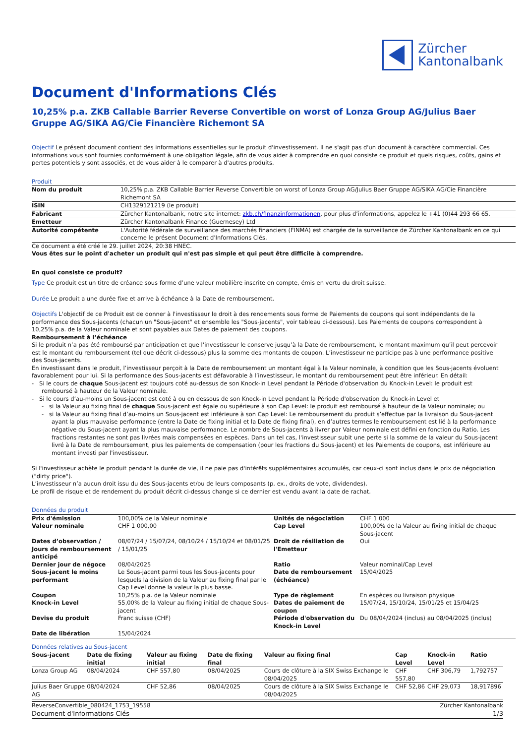Zürcher
Kantonalbank
Document d'Informations Clés
10,25% p.a. ZKB Callable Barrier Reverse Convertible on worst of Lonza Group AG/Julius Baer Gruppe AG/SIKA AG/Cie Financière Richemont SA
Objectif Le présent document contient des informations essentielles sur le produit d'investissement. Il ne s'agit pas d'un document à caractère commercial. Ces informations vous sont fournies conformément à une obligation légale, afin de vous aider à comprendre en quoi consiste ce produit et quels risques, coûts, gains et pertes potentiels y sont associés, et de vous aider à le comparer à d'autres produits.
Produit
| Nom du produit | 10,25% p.a. ZKB Callable Barrier Reverse Convertible on worst of Lonza Group AG/Julius Baer Gruppe AG/SIKA AG/Cie Financière Richemont SA |
| ISIN | CH1329121219 (le produit) |
| Fabricant | Zürcher Kantonalbank, notre site internet: zkb.ch/finanzinformationen , pour plus d’informations, appelez le +41 (0)44 293 66 65. |
| Emetteur | Zürcher Kantonalbank Finance (Guernesey) Ltd |
| Autorité compétente | L'Autorité fédérale de surveillance des marchés financiers (FINMA) est chargée de la surveillance de Zürcher Kantonalbank en ce qui concerne le présent Document d'Informations Clés. |
Ce document a été créé le 29. juillet 2024, 20:38 HNEC.
Vous êtes sur le point d'acheter un produit qui n'est pas simple et qui peut être difficile à comprendre.
En quoi consiste ce produit?
Type Ce produit est un titre de créance sous forme d’une valeur mobilière inscrite en compte, émis en vertu du droit suisse.
Durée Le produit a une durée fixe et arrive à échéance à la Date de remboursement.
Objectifs L'objectif de ce Produit est de donner à l'investisseur le droit à des rendements sous forme de Paiements de coupons qui sont indépendants de la performance des Sous-jacents (chacun un "Sous-jacent" et ensemble les "Sous-jacents", voir tableau ci-dessous). Les Paiements de coupons correspondent à 10,25% p.a. de la Valeur nominale et sont payables aux Dates de paiement des coupons.
Remboursement à l’échéance
Si le produit n’a pas été remboursé par anticipation et que l’investisseur le conserve jusqu’à la Date de remboursement, le montant maximum qu’il peut percevoir est le montant du remboursement (tel que décrit ci-dessous) plus la somme des montants de coupon. L’investisseur ne participe pas à une performance positive des Sous-jacents.
En investissant dans le produit, l’investisseur perçoit à la Date de remboursement un montant égal à la Valeur nominale, à condition que les Sous-jacents évoluent favorablement pour lui. Si la performance des Sous-jacents est défavorable à l’investisseur, le montant du remboursement peut être inférieur. En détail:
- Si le cours de chaque Sous-jacent est toujours coté au-dessus de son Knock-in Level pendant la Période d'observation du Knock-in Level: le produit est remboursé à hauteur de la Valeur nominale.
- Si le cours d’au-moins un Sous-jacent est coté à ou en dessous de son Knock-in Level pendant la Période d'observation du Knock-in Level et
- si la Valeur au fixing final de chaque Sous-jacent est égale ou supérieure à son Cap Level: le produit est remboursé à hauteur de la Valeur nominale; ou
- si la Valeur au fixing final d’au-moins un Sous-jacent est inférieure à son Cap Level: Le remboursement du produit s’effectue par la livraison du Sous-jacent ayant la plus mauvaise performance (entre la Date de fixing initial et la Date de fixing final), en d’autres termes le remboursement est lié à la performance négative du Sous-jacent ayant la plus mauvaise performance. Le nombre de Sous-jacents à livrer par Valeur nominale est défini en fonction du Ratio. Les fractions restantes ne sont pas livrées mais compensées en espèces. Dans un tel cas, l'investisseur subit une perte si la somme de la valeur du Sous-jacent livré à la Date de remboursement, plus les paiements de compensation (pour les fractions du Sous-jacent) et les Paiements de coupons, est inférieure au montant investi par l'investisseur.
Si l'investisseur achète le produit pendant la durée de vie, il ne paie pas d'intérêts supplémentaires accumulés, car ceux-ci sont inclus dans le prix de négociation ("dirty price").
L’investisseur n’a aucun droit issu du des Sous-jacents et/ou de leurs composants (p. ex., droits de vote, dividendes).
Le profil de risque et de rendement du produit décrit ci-dessus change si ce dernier est vendu avant la date de rachat.
Données du produit
| Prix d'émission | 100,00% de la Valeur nominale | Unités de négociation | CHF 1 000 |
| Valeur nominale | CHF 1 000,00 | Cap Level | 100,00% de la Valeur au fixing initial de chaque Sous-jacent |
| Dates d’observation / Jours de remboursement anticipé | 08/07/24 / 15/07/24, 08/10/24 / 15/10/24 et 08/01/25 / 15/01/25 | Droit de résiliation de l'Emetteur | Oui |
| Dernier jour de négoce | 08/04/2025 | Ratio | Valeur nominal/Cap Level |
| Sous-jacent le moins performant | Le Sous-jacent parmi tous les Sous-jacents pour lesquels la division de la Valeur au fixing final par le Cap Level donne la valeur la plus basse. | Date de remboursement (échéance) | 15/04/2025 |
| Coupon | 10,25% p.a. de la Valeur nominale | Type de règlement | En espèces ou livraison physique |
| Knock-in Level | 55,00% de la Valeur au fixing initial de chaque Sous-jacent | Dates de paiement de coupon | 15/07/24, 15/10/24, 15/01/25 et 15/04/25 |
| Devise du produit | Franc suisse (CHF) | Période d'observation du Knock-in Level | Du 08/04/2024 (inclus) au 08/04/2025 (inclus) |
| Date de libération | 15/04/2024 | | |
Données relatives au Sous-jacent
| Sous-jacent | Date de fixing initial | Valeur au fixing initial | Date de fixing final | Valeur au fixing final | Cap Level | Knock-in Level | Ratio |
| --- | --- | --- | --- | --- | --- | --- | --- |
| Lonza Group AG | 08/04/2024 | CHF 557,80 | 08/04/2025 | Cours de clôture à la SIX Swiss Exchange le 08/04/2025 | CHF 557,80 | CHF 306,79 | 1,792757 |
| Julius Baer Gruppe AG | 08/04/2024 | CHF 52,86 | 08/04/2025 | Cours de clôture à la SIX Swiss Exchange le 08/04/2025 | CHF 52,86 | CHF 29,073 | 18,917896 |
ReverseConvertible_080424_1753_19558 Zürcher Kantonalbank
Document d'Informations Clés 1/3